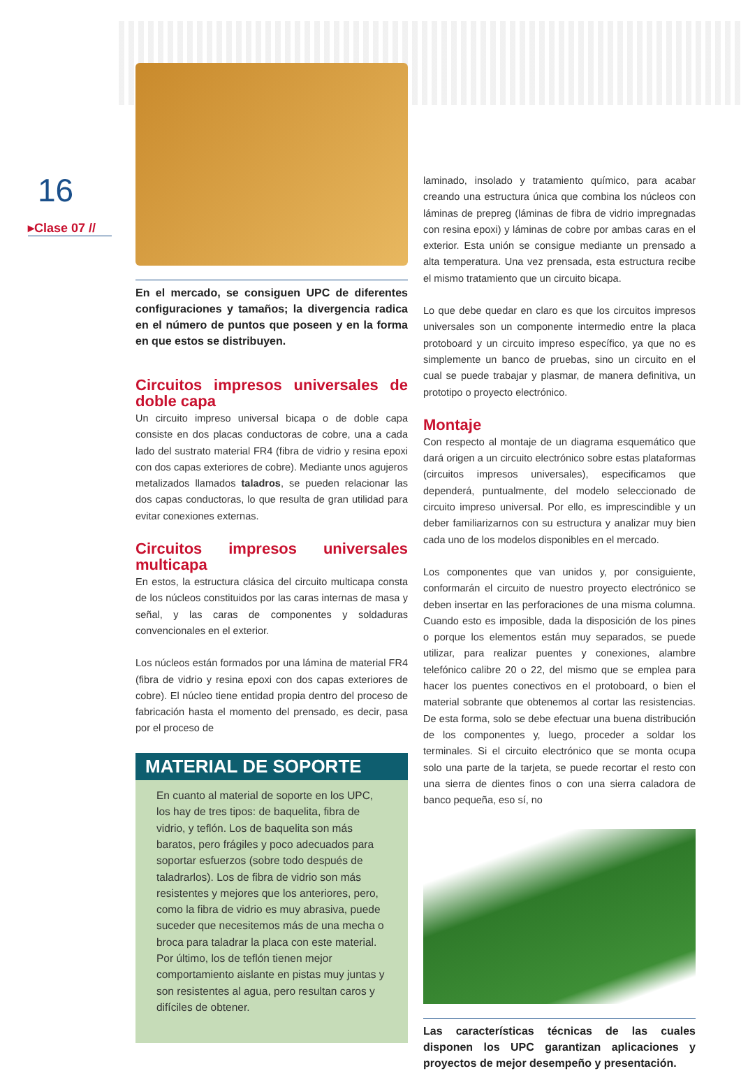16
▸Clase 07 //
En el mercado, se consiguen UPC de diferentes configuraciones y tamaños; la divergencia radica en el número de puntos que poseen y en la forma en que estos se distribuyen.
Circuitos impresos universales de doble capa
Un circuito impreso universal bicapa o de doble capa consiste en dos placas conductoras de cobre, una a cada lado del sustrato material FR4 (fibra de vidrio y resina epoxi con dos capas exteriores de cobre). Mediante unos agujeros metalizados llamados taladros, se pueden relacionar las dos capas conductoras, lo que resulta de gran utilidad para evitar conexiones externas.
Circuitos impresos universales multicapa
En estos, la estructura clásica del circuito multicapa consta de los núcleos constituidos por las caras internas de masa y señal, y las caras de componentes y soldaduras convencionales en el exterior.
Los núcleos están formados por una lámina de material FR4 (fibra de vidrio y resina epoxi con dos capas exteriores de cobre). El núcleo tiene entidad propia dentro del proceso de fabricación hasta el momento del prensado, es decir, pasa por el proceso de
MATERIAL DE SOPORTE
En cuanto al material de soporte en los UPC, los hay de tres tipos: de baquelita, fibra de vidrio, y teflón. Los de baquelita son más baratos, pero frágiles y poco adecuados para soportar esfuerzos (sobre todo después de taladrarlos). Los de fibra de vidrio son más resistentes y mejores que los anteriores, pero, como la fibra de vidrio es muy abrasiva, puede suceder que necesitemos más de una mecha o broca para taladrar la placa con este material. Por último, los de teflón tienen mejor comportamiento aislante en pistas muy juntas y son resistentes al agua, pero resultan caros y difíciles de obtener.
laminado, insolado y tratamiento químico, para acabar creando una estructura única que combina los núcleos con láminas de prepreg (láminas de fibra de vidrio impregnadas con resina epoxi) y láminas de cobre por ambas caras en el exterior. Esta unión se consigue mediante un prensado a alta temperatura. Una vez prensada, esta estructura recibe el mismo tratamiento que un circuito bicapa.
Lo que debe quedar en claro es que los circuitos impresos universales son un componente intermedio entre la placa protoboard y un circuito impreso específico, ya que no es simplemente un banco de pruebas, sino un circuito en el cual se puede trabajar y plasmar, de manera definitiva, un prototipo o proyecto electrónico.
Montaje
Con respecto al montaje de un diagrama esquemático que dará origen a un circuito electrónico sobre estas plataformas (circuitos impresos universales), especificamos que dependerá, puntualmente, del modelo seleccionado de circuito impreso universal. Por ello, es imprescindible y un deber familiarizarnos con su estructura y analizar muy bien cada uno de los modelos disponibles en el mercado.
Los componentes que van unidos y, por consiguiente, conformarán el circuito de nuestro proyecto electrónico se deben insertar en las perforaciones de una misma columna. Cuando esto es imposible, dada la disposición de los pines o porque los elementos están muy separados, se puede utilizar, para realizar puentes y conexiones, alambre telefónico calibre 20 o 22, del mismo que se emplea para hacer los puentes conectivos en el protoboard, o bien el material sobrante que obtenemos al cortar las resistencias. De esta forma, solo se debe efectuar una buena distribución de los componentes y, luego, proceder a soldar los terminales. Si el circuito electrónico que se monta ocupa solo una parte de la tarjeta, se puede recortar el resto con una sierra de dientes finos o con una sierra caladora de banco pequeña, eso sí, no
Las características técnicas de las cuales disponen los UPC garantizan aplicaciones y proyectos de mejor desempeño y presentación.